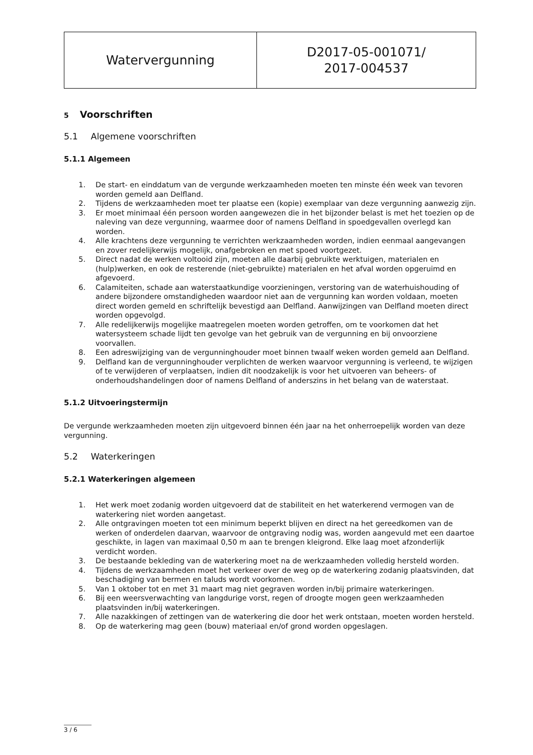| Watervergunning | D2017-05-001071/ 2017-004537 |
5 Voorschriften
5.1 Algemene voorschriften
5.1.1 Algemeen
1. De start- en einddatum van de vergunde werkzaamheden moeten ten minste één week van tevoren worden gemeld aan Delfland.
2. Tijdens de werkzaamheden moet ter plaatse een (kopie) exemplaar van deze vergunning aanwezig zijn.
3. Er moet minimaal één persoon worden aangewezen die in het bijzonder belast is met het toezien op de naleving van deze vergunning, waarmee door of namens Delfland in spoedgevallen overlegd kan worden.
4. Alle krachtens deze vergunning te verrichten werkzaamheden worden, indien eenmaal aangevangen en zover redelijkerwijs mogelijk, onafgebroken en met spoed voortgezet.
5. Direct nadat de werken voltooid zijn, moeten alle daarbij gebruikte werktuigen, materialen en (hulp)werken, en ook de resterende (niet-gebruikte) materialen en het afval worden opgeruimd en afgevoerd.
6. Calamiteiten, schade aan waterstaatkundige voorzieningen, verstoring van de waterhuishouding of andere bijzondere omstandigheden waardoor niet aan de vergunning kan worden voldaan, moeten direct worden gemeld en schriftelijk bevestigd aan Delfland. Aanwijzingen van Delfland moeten direct worden opgevolgd.
7. Alle redelijkerwijs mogelijke maatregelen moeten worden getroffen, om te voorkomen dat het watersysteem schade lijdt ten gevolge van het gebruik van de vergunning en bij onvoorziene voorvallen.
8. Een adreswijziging van de vergunninghouder moet binnen twaalf weken worden gemeld aan Delfland.
9. Delfland kan de vergunninghouder verplichten de werken waarvoor vergunning is verleend, te wijzigen of te verwijderen of verplaatsen, indien dit noodzakelijk is voor het uitvoeren van beheers- of onderhoudshandelingen door of namens Delfland of anderszins in het belang van de waterstaat.
5.1.2 Uitvoeringstermijn
De vergunde werkzaamheden moeten zijn uitgevoerd binnen één jaar na het onherroepelijk worden van deze vergunning.
5.2 Waterkeringen
5.2.1 Waterkeringen algemeen
1. Het werk moet zodanig worden uitgevoerd dat de stabiliteit en het waterkerend vermogen van de waterkering niet worden aangetast.
2. Alle ontgravingen moeten tot een minimum beperkt blijven en direct na het gereedkomen van de werken of onderdelen daarvan, waarvoor de ontgraving nodig was, worden aangevuld met een daartoe geschikte, in lagen van maximaal 0,50 m aan te brengen kleigrond. Elke laag moet afzonderlijk verdicht worden.
3. De bestaande bekleding van de waterkering moet na de werkzaamheden volledig hersteld worden.
4. Tijdens de werkzaamheden moet het verkeer over de weg op de waterkering zodanig plaatsvinden, dat beschadiging van bermen en taluds wordt voorkomen.
5. Van 1 oktober tot en met 31 maart mag niet gegraven worden in/bij primaire waterkeringen.
6. Bij een weersverwachting van langdurige vorst, regen of droogte mogen geen werkzaamheden plaatsvinden in/bij waterkeringen.
7. Alle nazakkingen of zettingen van de waterkering die door het werk ontstaan, moeten worden hersteld.
8. Op de waterkering mag geen (bouw) materiaal en/of grond worden opgeslagen.
3 / 6